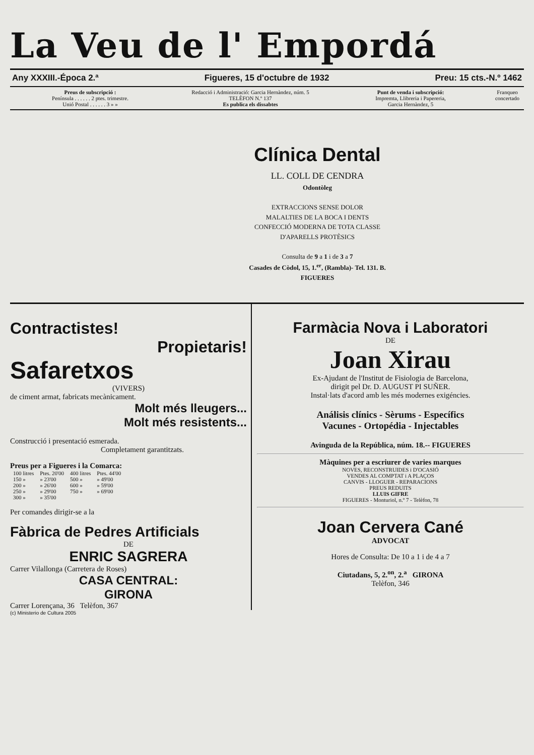La Veu de l' Empordá
Any XXXIII.-Época 2.ª Figueres, 15 d'octubre de 1932 Preu: 15 cts.-N.º 1462
Preus de subscripció :
Península . . . . . . 2 ptes. trimestre.
Unió Postal . . . . . . 3 » »
Redacció i Administració: Garcia Hernàndez, núm. 5
TELÈFON N.º 137
Es publica els dissabtes
Punt de venda i subscripció:
Impremta, Llibreria i Papereria,
Garcia Hernàndez, 5
Franqueo concertado
Clínica Dental
LL. COLL DE CENDRA
Odontòleg
EXTRACCIONS SENSE DOLOR
MALALTIES DE LA BOCA I DENTS
CONFECCIÓ MODERNA DE TOTA CLASSE
D'APARELLS PROTÈSICS
Consulta de 9 a 1 i de 3 a 7
Casades de Còdol, 15, 1.<sup>er</sup>, (Rambla)- Tel. 131. B.
FIGUERES
Contractistes!
Propietaris!
Safaretxos
(VIVERS)
de ciment armat, fabricats mecànicament.
Molt més lleugers...
Molt més resistents...
Construcció i presentació esmerada.
Completament garantitzats.
Preus per a Figueres i la Comarca:
| 100 litres | Ptes. 20'00 | 400 litres | Ptes. 44'00 |
| 150 » | » 23'00 | 500 » | » 49'00 |
| 200 » | » 26'00 | 600 » | » 59'00 |
| 250 » | » 29'00 | 750 » | » 69'00 |
| 300 » | » 35'00 | | |
Per comandes dirigir-se a la
Fàbrica de Pedres Artificials
DE
ENRIC SAGRERA
Carrer Vilallonga (Carretera de Roses)
CASA CENTRAL:
GIRONA
Carrer Lorençana, 36 Telèfon, 367
Farmàcia Nova i Laboratori
DE
Joan Xirau
Ex-Ajudant de l'Institut de Fisiologia de Barcelona,
dirigit pel Dr. D. AUGUST PI SUÑER.
Instal·lats d'acord amb les més modernes exigéncies.
Análisis clínics - Sèrums - Específics
Vacunes - Ortopédia - Injectables
Avinguda de la República, núm. 18.-- FIGUERES
Màquines per a escriurer de varies marques
NOVES, RECONSTRUIDES i D'OCASIÓ
VENDES AL COMPTAT i A PLAÇOS
CANVIS - LLOGUER - REPARACIONS
PREUS REDUITS
LLUIS GIFRE
FIGUERES - Monturiol, n.º 7 - Telèfon, 78
Joan Cervera Cané
ADVOCAT
Hores de Consulta: De 10 a 1 i de 4 a 7
Ciutadans, 5, 2.<sup>on</sup>, 2.<sup>a</sup> GIRONA
Telèfon, 346
(c) Ministerio de Cultura 2005